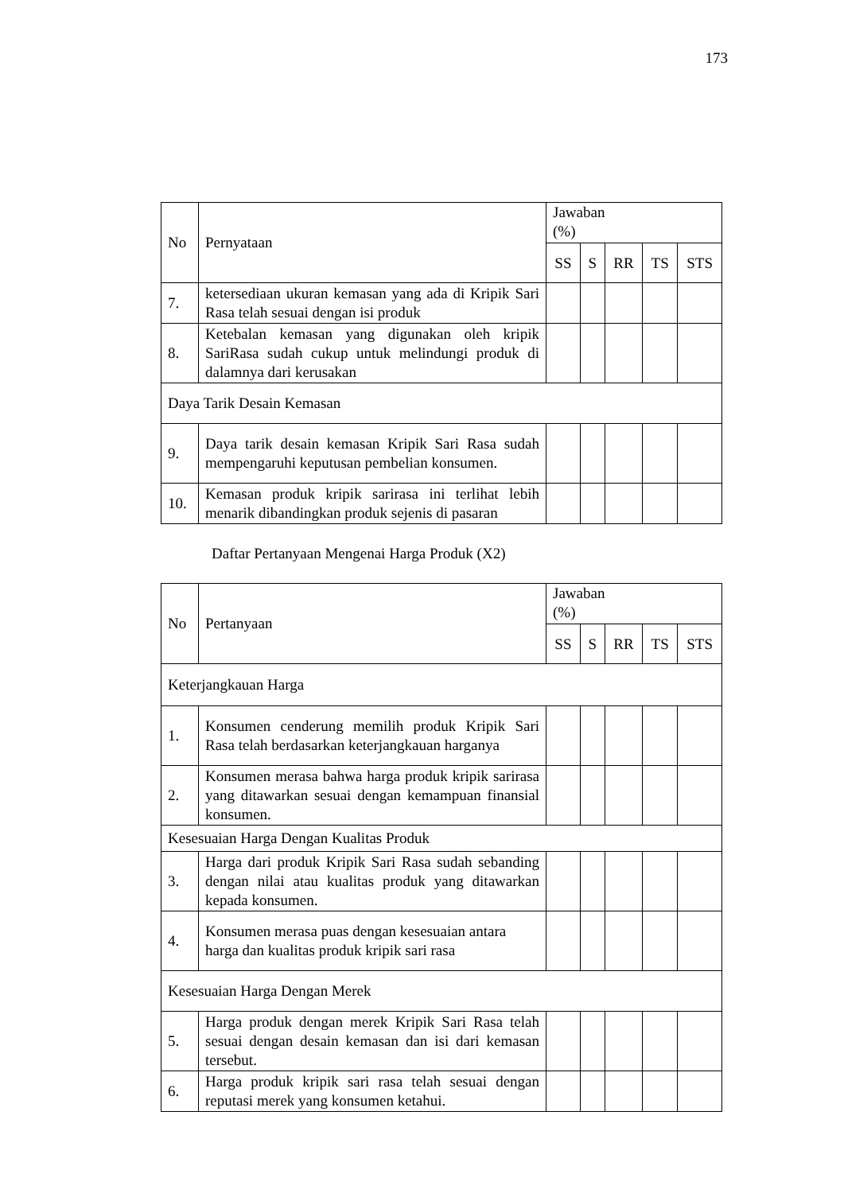173
| No | Pernyataan | Jawaban (%) | | | | |
| --- | --- | --- | --- | --- | --- | --- |
| | | SS | S | RR | TS | STS |
| 7. | ketersediaan ukuran kemasan yang ada di Kripik Sari Rasa telah sesuai dengan isi produk | | | | | |
| 8. | Ketebalan kemasan yang digunakan oleh kripik SariRasa sudah cukup untuk melindungi produk di dalamnya dari kerusakan | | | | | |
| Daya Tarik Desain Kemasan | | | | | | |
| 9. | Daya tarik desain kemasan Kripik Sari Rasa sudah mempengaruhi keputusan pembelian konsumen. | | | | | |
| 10. | Kemasan produk kripik sarirasa ini terlihat lebih menarik dibandingkan produk sejenis di pasaran | | | | | |
Daftar Pertanyaan Mengenai Harga Produk (X2)
| No | Pertanyaan | Jawaban (%) | | | | |
| --- | --- | --- | --- | --- | --- | --- |
| | | SS | S | RR | TS | STS |
| Keterjangkauan Harga | | | | | | |
| 1. | Konsumen cenderung memilih produk Kripik Sari Rasa telah berdasarkan keterjangkauan harganya | | | | | |
| 2. | Konsumen merasa bahwa harga produk kripik sarirasa yang ditawarkan sesuai dengan kemampuan finansial konsumen. | | | | | |
| Kesesuaian Harga Dengan Kualitas Produk | | | | | | |
| 3. | Harga dari produk Kripik Sari Rasa sudah sebanding dengan nilai atau kualitas produk yang ditawarkan kepada konsumen. | | | | | |
| 4. | Konsumen merasa puas dengan kesesuaian antara harga dan kualitas produk kripik sari rasa | | | | | |
| Kesesuaian Harga Dengan Merek | | | | | | |
| 5. | Harga produk dengan merek Kripik Sari Rasa telah sesuai dengan desain kemasan dan isi dari kemasan tersebut. | | | | | |
| 6. | Harga produk kripik sari rasa telah sesuai dengan reputasi merek yang konsumen ketahui. | | | | | |